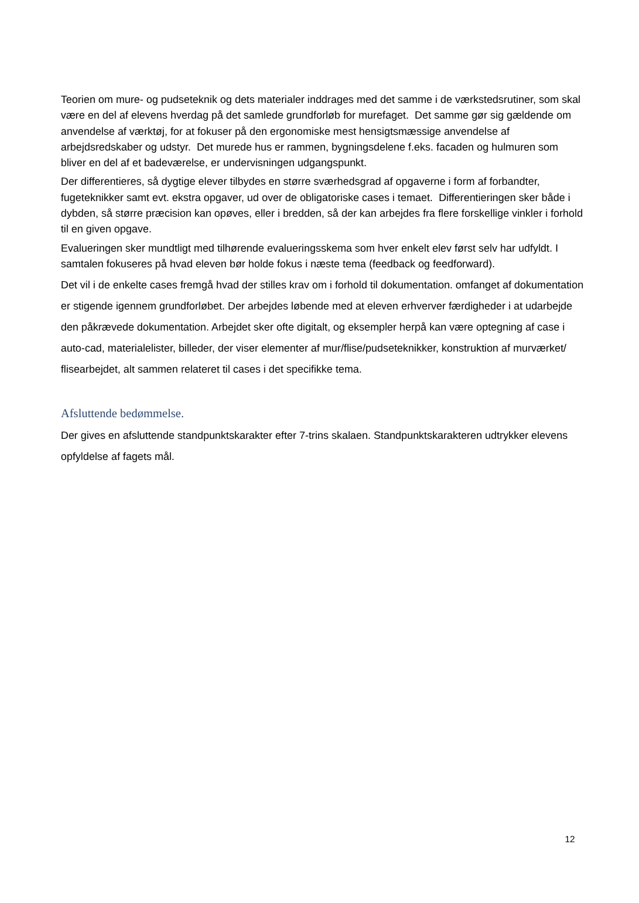Teorien om mure- og pudseteknik og dets materialer inddrages med det samme i de værkstedsrutiner, som skal være en del af elevens hverdag på det samlede grundforløb for murefaget. Det samme gør sig gældende om anvendelse af værktøj, for at fokuser på den ergonomiske mest hensigtsmæssige anvendelse af arbejdsredskaber og udstyr. Det murede hus er rammen, bygningsdelene f.eks. facaden og hulmuren som bliver en del af et badeværelse, er undervisningen udgangspunkt.
Der differentieres, så dygtige elever tilbydes en større sværhedsgrad af opgaverne i form af forbandter, fugeteknikker samt evt. ekstra opgaver, ud over de obligatoriske cases i temaet. Differentieringen sker både i dybden, så større præcision kan opøves, eller i bredden, så der kan arbejdes fra flere forskellige vinkler i forhold til en given opgave.
Evalueringen sker mundtligt med tilhørende evalueringsskema som hver enkelt elev først selv har udfyldt. I samtalen fokuseres på hvad eleven bør holde fokus i næste tema (feedback og feedforward).
Det vil i de enkelte cases fremgå hvad der stilles krav om i forhold til dokumentation. omfanget af dokumentation er stigende igennem grundforløbet. Der arbejdes løbende med at eleven erhverver færdigheder i at udarbejde den påkrævede dokumentation. Arbejdet sker ofte digitalt, og eksempler herpå kan være optegning af case i auto-cad, materialelister, billeder, der viser elementer af mur/flise/pudseteknikker, konstruktion af murværket/ flisearbejdet, alt sammen relateret til cases i det specifikke tema.
Afsluttende bedømmelse.
Der gives en afsluttende standpunktskarakter efter 7-trins skalaen. Standpunktskarakteren udtrykker elevens opfyldelse af fagets mål.
12